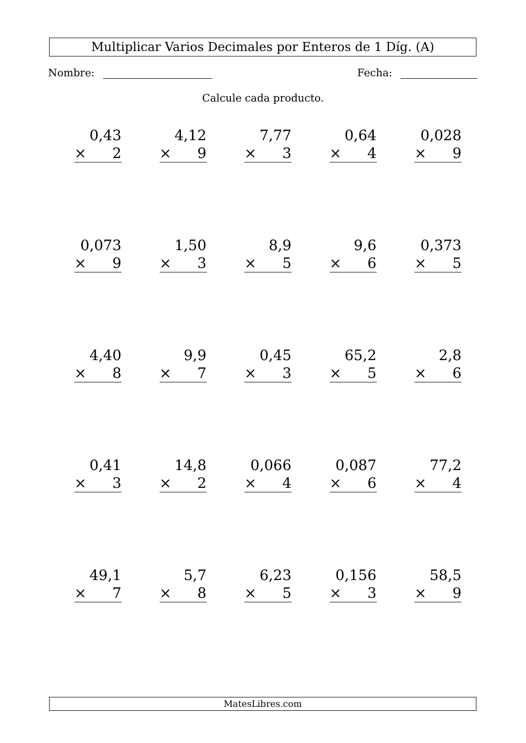Multiplicar Varios Decimales por Enteros de 1 Díg. (A)
Nombre: Fecha:
Calcule cada producto.
0,43
× 2
4,12
× 9
7,77
× 3
0,64
× 4
0,028
× 9
0,073
× 9
1,50
× 3
8,9
× 5
9,6
× 6
0,373
× 5
4,40
× 8
9,9
× 7
0,45
× 3
65,2
× 5
2,8
× 6
0,41
× 3
14,8
× 2
0,066
× 4
0,087
× 6
77,2
× 4
49,1
× 7
5,7
× 8
6,23
× 5
0,156
× 3
58,5
× 9
MatesLibres.com